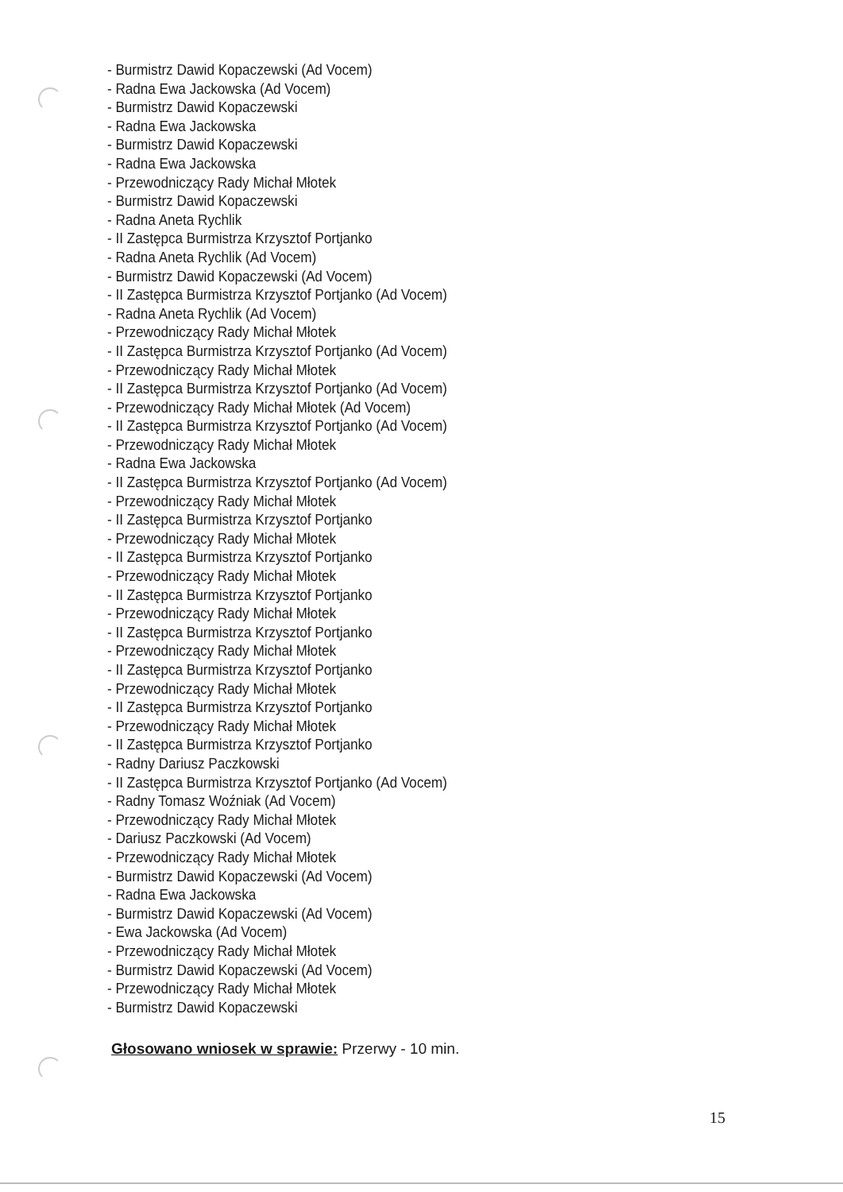- Burmistrz Dawid Kopaczewski (Ad Vocem)
- Radna Ewa Jackowska (Ad Vocem)
- Burmistrz Dawid Kopaczewski
- Radna Ewa Jackowska
- Burmistrz Dawid Kopaczewski
- Radna Ewa Jackowska
- Przewodniczący Rady Michał Młotek
- Burmistrz Dawid Kopaczewski
- Radna Aneta Rychlik
- II Zastępca Burmistrza Krzysztof Portjanko
- Radna Aneta Rychlik (Ad Vocem)
- Burmistrz Dawid Kopaczewski (Ad Vocem)
- II Zastępca Burmistrza Krzysztof Portjanko (Ad Vocem)
- Radna Aneta Rychlik (Ad Vocem)
- Przewodniczący Rady Michał Młotek
- II Zastępca Burmistrza Krzysztof Portjanko (Ad Vocem)
- Przewodniczący Rady Michał Młotek
- II Zastępca Burmistrza Krzysztof Portjanko (Ad Vocem)
- Przewodniczący Rady Michał Młotek (Ad Vocem)
- II Zastępca Burmistrza Krzysztof Portjanko (Ad Vocem)
- Przewodniczący Rady Michał Młotek
- Radna Ewa Jackowska
- II Zastępca Burmistrza Krzysztof Portjanko (Ad Vocem)
- Przewodniczący Rady Michał Młotek
- II Zastępca Burmistrza Krzysztof Portjanko
- Przewodniczący Rady Michał Młotek
- II Zastępca Burmistrza Krzysztof Portjanko
- Przewodniczący Rady Michał Młotek
- II Zastępca Burmistrza Krzysztof Portjanko
- Przewodniczący Rady Michał Młotek
- II Zastępca Burmistrza Krzysztof Portjanko
- Przewodniczący Rady Michał Młotek
- II Zastępca Burmistrza Krzysztof Portjanko
- Przewodniczący Rady Michał Młotek
- II Zastępca Burmistrza Krzysztof Portjanko
- Przewodniczący Rady Michał Młotek
- II Zastępca Burmistrza Krzysztof Portjanko
- Radny Dariusz Paczkowski
- II Zastępca Burmistrza Krzysztof Portjanko (Ad Vocem)
- Radny Tomasz Woźniak (Ad Vocem)
- Przewodniczący Rady Michał Młotek
- Dariusz Paczkowski (Ad Vocem)
- Przewodniczący Rady Michał Młotek
- Burmistrz Dawid Kopaczewski (Ad Vocem)
- Radna Ewa Jackowska
- Burmistrz Dawid Kopaczewski (Ad Vocem)
- Ewa Jackowska (Ad Vocem)
- Przewodniczący Rady Michał Młotek
- Burmistrz Dawid Kopaczewski (Ad Vocem)
- Przewodniczący Rady Michał Młotek
- Burmistrz Dawid Kopaczewski
Głosowano wniosek w sprawie: Przerwy - 10 min.
15